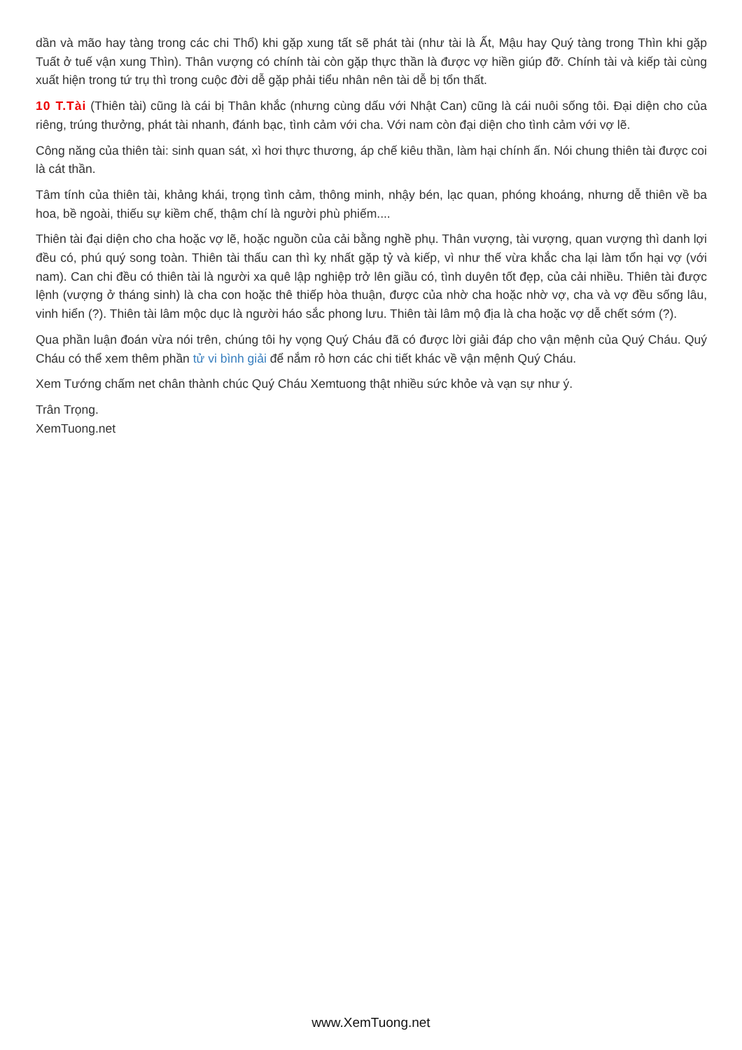dần và mão hay tàng trong các chi Thổ) khi gặp xung tất sẽ phát tài (như tài là Ất, Mậu hay Quý tàng trong Thìn khi gặp Tuất ở tuế vận xung Thìn). Thân vượng có chính tài còn gặp thực thần là được vợ hiền giúp đỡ. Chính tài và kiếp tài cùng xuất hiện trong tứ trụ thì trong cuộc đời dễ gặp phải tiểu nhân nên tài dễ bị tổn thất.
10 T.Tài (Thiên tài) cũng là cái bị Thân khắc (nhưng cùng dấu với Nhật Can) cũng là cái nuôi sống tôi. Đại diện cho của riêng, trúng thưởng, phát tài nhanh, đánh bạc, tình cảm với cha. Với nam còn đại diện cho tình cảm với vợ lẽ.
Công năng của thiên tài: sinh quan sát, xì hơi thực thương, áp chế kiêu thần, làm hại chính ấn. Nói chung thiên tài được coi là cát thần.
Tâm tính của thiên tài, khảng khái, trọng tình cảm, thông minh, nhậy bén, lạc quan, phóng khoáng, nhưng dễ thiên về ba hoa, bề ngoài, thiếu sự kiềm chế, thậm chí là người phù phiếm....
Thiên tài đại diện cho cha hoặc vợ lẽ, hoặc nguồn của cải bằng nghề phụ. Thân vượng, tài vượng, quan vượng thì danh lợi đều có, phú quý song toàn. Thiên tài thấu can thì kỵ nhất gặp tỷ và kiếp, vì như thế vừa khắc cha lại làm tổn hại vợ (với nam). Can chi đều có thiên tài là người xa quê lập nghiệp trở lên giầu có, tình duyên tốt đẹp, của cải nhiều. Thiên tài được lệnh (vượng ở tháng sinh) là cha con hoặc thê thiếp hòa thuận, được của nhờ cha hoặc nhờ vợ, cha và vợ đều sống lâu, vinh hiển (?). Thiên tài lâm mộc dục là người háo sắc phong lưu. Thiên tài lâm mộ địa là cha hoặc vợ dễ chết sớm (?).
Qua phần luận đoán vừa nói trên, chúng tôi hy vọng Quý Cháu đã có được lời giải đáp cho vận mệnh của Quý Cháu. Quý Cháu có thể xem thêm phần tử vi bình giải để nắm rỏ hơn các chi tiết khác về vận mệnh Quý Cháu.
Xem Tướng chấm net chân thành chúc Quý Cháu Xemtuong thật nhiều sức khỏe và vạn sự như ý.
Trân Trọng.
XemTuong.net
www.XemTuong.net